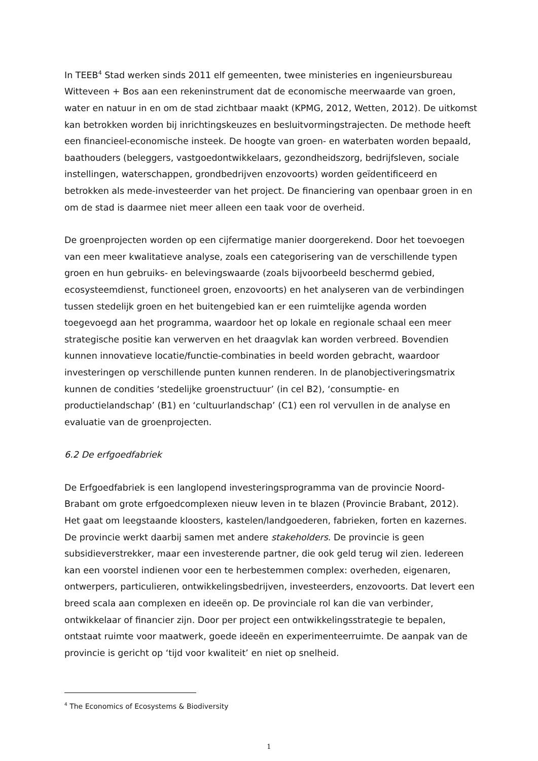In TEEB<sup>4</sup> Stad werken sinds 2011 elf gemeenten, twee ministeries en ingenieursbureau Witteveen + Bos aan een rekeninstrument dat de economische meerwaarde van groen, water en natuur in en om de stad zichtbaar maakt (KPMG, 2012, Wetten, 2012). De uitkomst kan betrokken worden bij inrichtingskeuzes en besluitvormingstrajecten. De methode heeft een financieel-economische insteek. De hoogte van groen- en waterbaten worden bepaald, baathouders (beleggers, vastgoedontwikkelaars, gezondheidszorg, bedrijfsleven, sociale instellingen, waterschappen, grondbedrijven enzovoorts) worden geïdentificeerd en betrokken als mede-investeerder van het project. De financiering van openbaar groen in en om de stad is daarmee niet meer alleen een taak voor de overheid.
De groenprojecten worden op een cijfermatige manier doorgerekend. Door het toevoegen van een meer kwalitatieve analyse, zoals een categorisering van de verschillende typen groen en hun gebruiks- en belevingswaarde (zoals bijvoorbeeld beschermd gebied, ecosysteemdienst, functioneel groen, enzovoorts) en het analyseren van de verbindingen tussen stedelijk groen en het buitengebied kan er een ruimtelijke agenda worden toegevoegd aan het programma, waardoor het op lokale en regionale schaal een meer strategische positie kan verwerven en het draagvlak kan worden verbreed. Bovendien kunnen innovatieve locatie/functie-combinaties in beeld worden gebracht, waardoor investeringen op verschillende punten kunnen renderen. In de planobjectiveringsmatrix kunnen de condities ‘stedelijke groenstructuur’ (in cel B2), ‘consumptie- en productielandschap’ (B1) en ‘cultuurlandschap’ (C1) een rol vervullen in de analyse en evaluatie van de groenprojecten.
6.2 De erfgoedfabriek
De Erfgoedfabriek is een langlopend investeringsprogramma van de provincie Noord-Brabant om grote erfgoedcomplexen nieuw leven in te blazen (Provincie Brabant, 2012). Het gaat om leegstaande kloosters, kastelen/landgoederen, fabrieken, forten en kazernes. De provincie werkt daarbij samen met andere stakeholders. De provincie is geen subsidieverstrekker, maar een investerende partner, die ook geld terug wil zien. Iedereen kan een voorstel indienen voor een te herbestemmen complex: overheden, eigenaren, ontwerpers, particulieren, ontwikkelingsbedrijven, investeerders, enzovoorts. Dat levert een breed scala aan complexen en ideeën op. De provinciale rol kan die van verbinder, ontwikkelaar of financier zijn. Door per project een ontwikkelingsstrategie te bepalen, ontstaat ruimte voor maatwerk, goede ideeën en experimenteerruimte. De aanpak van de provincie is gericht op ‘tijd voor kwaliteit’ en niet op snelheid.
<sup>4</sup> The Economics of Ecosystems & Biodiversity
1